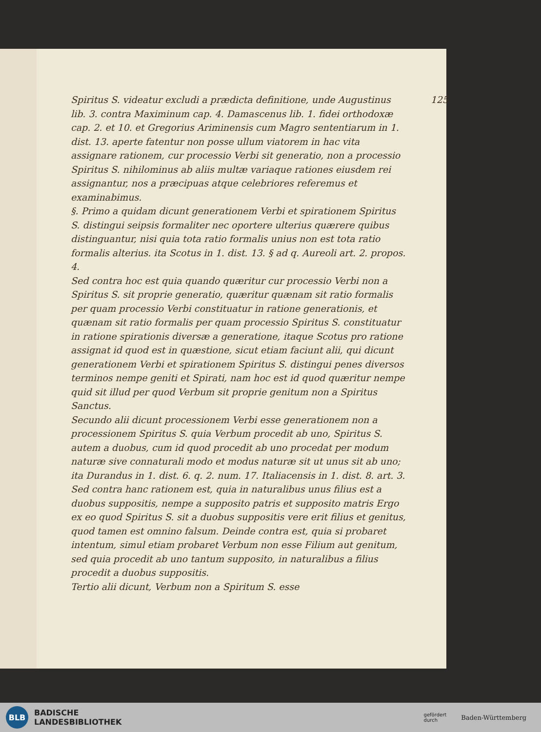125.
Spiritus S. videatur excludi a prædicta definitione, unde Augustinus lib. 3. contra Maximinum cap. 4. Damascenus lib. 1. fidei orthodoxæ cap. 2. et 10. et Gregorius Ariminensis cum Magro sententiarum in 1. dist. 13. aperte fatentur non posse ullum viatorem in hac vita assignare rationem, cur processio Verbi sit generatio, non a processio Spiritus S. nihilominus ab aliis multæ variaque rationes eiusdem rei assignantur, nos a præcipuas atque celebriores referemus et examinabimus.
§. Primo a quidam dicunt generationem Verbi et spirationem Spiritus S. distingui seipsis formaliter nec oportere ulterius quærere quibus distinguantur, nisi quia tota ratio formalis unius non est tota ratio formalis alterius. ita Scotus in 1. dist. 13. § ad q. Aureoli art. 2. propos. 4.
Sed contra hoc est quia quando quæritur cur processio Verbi non a Spiritus S. sit proprie generatio, quæritur quænam sit ratio formalis per quam processio Verbi constituatur in ratione generationis, et quænam sit ratio formalis per quam processio Spiritus S. constituatur in ratione spirationis diversæ a generatione, itaque Scotus pro ratione assignat id quod est in quæstione, sicut etiam faciunt alii, qui dicunt generationem Verbi et spirationem Spiritus S. distingui penes diversos terminos nempe geniti et Spirati, nam hoc est id quod quæritur nempe quid sit illud per quod Verbum sit proprie genitum non a Spiritus Sanctus.
Secundo alii dicunt processionem Verbi esse generationem non a processionem Spiritus S. quia Verbum procedit ab uno, Spiritus S. autem a duobus, cum id quod procedit ab uno procedat per modum naturæ sive connaturali modo et modus naturæ sit ut unus sit ab uno; ita Durandus in 1. dist. 6. q. 2. num. 17. Italiacensis in 1. dist. 8. art. 3.
Sed contra hanc rationem est, quia in naturalibus unus filius est a duobus suppositis, nempe a supposito patris et supposito matris Ergo ex eo quod Spiritus S. sit a duobus suppositis vere erit filius et genitus, quod tamen est omnino falsum. Deinde contra est, quia si probaret intentum, simul etiam probaret Verbum non esse Filium aut genitum, sed quia procedit ab uno tantum supposito, in naturalibus a filius procedit a duobus suppositis.
Tertio alii dicunt, Verbum non a Spiritum S. esse
BLB
BADISCHE
LANDESBIBLIOTHEK
gefördert
durch Baden-Württemberg